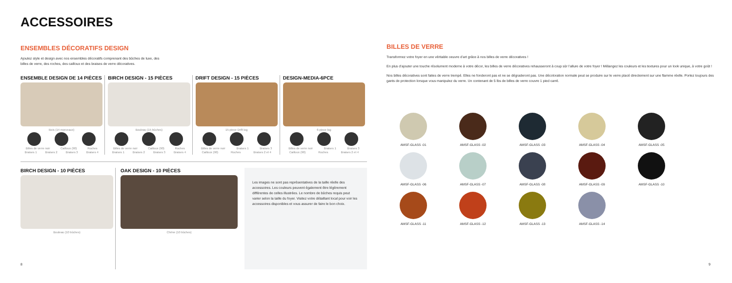ACCESSOIRES
ENSEMBLES DÉCORATIFS DESIGN
Ajoutez style et design avec nos ensembles décoratifs comprenant des bûches de luxe, des
billes de verre, des roches, des cailloux et des braises de verre décoratives.
ENSEMBLE DESIGN DE 14 PIÈCES
Bois (14 morceaux)
Billes de verre noir Cailloux (90) Roches
Braises 1 Braises 2 Braises 3 Braises 4
BIRCH DESIGN - 15 PIÈCES
Bouleau (15 bûches)
Billes de verre noir Cailloux (90) Roches
Braises 1 Braises 2 Braises 3 Braises 4
DRIFT DESIGN - 15 PIÈCES
15-piece Drift log
Billes de verre noir Braises 1 Braises 3
Cailloux (90) Roches Braises 2 et 4
DESIGN-MEDIA-6PCE
6-piece log
Billes de verre noir Braises 1 Braises 3
Cailloux (90) Roches Braises 2 et 4
BIRCH DESIGN - 10 PIÈCES
Bouleau (10 bûches)
OAK DESIGN - 10 PIÈCES
Chêne (10 bûches)
Les images ne sont pas représentatives de la taille réelle des accessoires. Les couleurs peuvent également être légèrement différentes de celles illustrées. Le nombre de bûches requis peut varier selon la taille du foyer. Visitez votre détaillant local pour voir les accessoires disponibles et vous assurer de faire le bon choix.
8
BILLES DE VERRE
Transformez votre foyer en une véritable oeuvre d’art grâce à nos billes de verre décoratives !
En plus d’ajouter une touche résolument moderne à votre décor, les billes de verre décoratives rehausseront à coup sûr l’allure de votre foyer ! Mélangez les couleurs et les textures pour un look unique, à votre goût !
Nos billes décoratives sont faites de verre trempé. Elles ne fonderont pas et ne se dégraderont pas. Une décoloration normale peut se produire sur le verre placé directement sur une flamme réelle. Portez toujours des gants de protection lorsque vous manipulez du verre. Un contenant de 5 lbs de billes de verre couvre 1 pied carré.
AMSF-GLASS -01
AMSF-GLASS -02
AMSF-GLASS -03
AMSF-GLASS -04
AMSF-GLASS -05
AMSF-GLASS -06
AMSF-GLASS -07
AMSF-GLASS -08
AMSF-GLASS -09
AMSF-GLASS -10
AMSF-GLASS -11
AMSF-GLASS -12
AMSF-GLASS -13
AMSF-GLASS -14
9